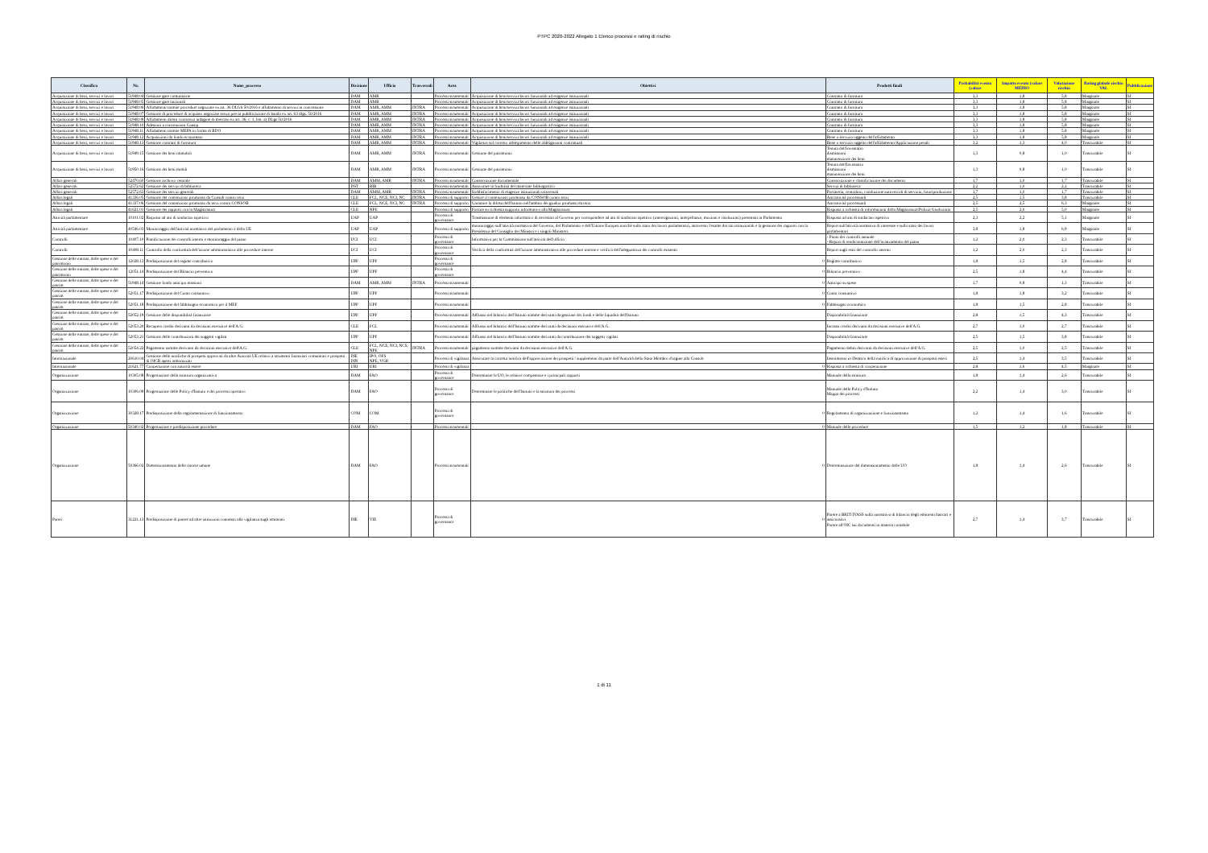PTPC 2020-2022 Allegato 1 Elenco processi e rating di rischio
| Classifica | Nr. | Nome_processo | Divisione | Ufficio | Trasversali | Area | Obiettivi | Prodotti finali | Probabilità evento (valore | Impatto evento (valore MEDIO | Valutazione rischio | Rating globale rischio VAL | Pubblicazione |
| --- | --- | --- | --- | --- | --- | --- | --- | --- | --- | --- | --- | --- | --- |
| Acquisizione di beni, servizi e lavori | 51948.04 | Gestione gare comunitarie | DAM | AMR | | Processi strumentali | Acquisizione di beni/servizi/lavori funzionali ad esigenze istituzionali | Contratto di fornitura | 3,3 | 1,8 | 5,8 | Marginale | SI |
| Acquisizione di beni, servizi e lavori | 51948.05 | Gestione gare nazionali | DAM | AMR | | Processi strumentali | Acquisizione di beni/servizi/lavori funzionali ad esigenze istituzionali | Contratto di fornitura | 3,3 | 1,8 | 5,8 | Marginale | SI |
| Acquisizione di beni, servizi e lavori | 51948.06 | Affidamenti tramite procedure negoziate ex art. 36 DLGS 50/2016 e affidamento di servizi in concessione | DAM | AMR, AMM | INTRA | Processi strumentali | Acquisizione di beni/servizi/lavori funzionali ad esigenze istituzionali | Contratto di fornitura | 3,3 | 1,8 | 5,8 | Marginale | SI |
| Acquisizione di beni, servizi e lavori | 51948.07 | Gestione di procedure di acquisto negoziate senza previa pubblicazione di bando ex art. 63 dlgs. 50/2016 | DAM | AMR, AMM | INTRA | Processi strumentali | Acquisizione di beni/servizi/lavori funzionali ad esigenze istituzionali | Contratto di fornitura | 3,3 | 1,8 | 5,8 | Marginale | SI |
| Acquisizione di beni, servizi e lavori | 51948.08 | Affidamenti diretti con/senza indagine di mercato ex art. 36, c. 1, lett. a) DLgs 50/2016 | DAM | AMR, AMM | INTRA | Processi strumentali | Acquisizione di beni/servizi/lavori funzionali ad esigenze istituzionali | Contratto di fornitura | 3,3 | 1,8 | 5,8 | Marginale | SI |
| Acquisizione di beni, servizi e lavori | 51948.10 | Adesioni a convenzioni Consip | DAM | AMR, AMM | INTRA | Processi strumentali | Acquisizione di beni/servizi/lavori funzionali ad esigenze istituzionali | Contratto di fornitura | 3,3 | 1,8 | 5,8 | Marginale | SI |
| Acquisizione di beni, servizi e lavori | 51948.11 | Affidamenti tramite MEPA in forma di RDO | DAM | AMR, AMM | INTRA | Processi strumentali | Acquisizione di beni/servizi/lavori funzionali ad esigenze istituzionali | Contratto di fornitura | 3,3 | 1,8 | 5,8 | Marginale | SI |
| Acquisizione di beni, servizi e lavori | 51948.12 | Acquisizioni da fondo economato | DAM | AMR, AMM | INTRA | Processi strumentali | Acquisizione di beni/servizi/lavori funzionali ad esigenze istituzionali | Bene o servizio oggetto dell'affidamento | 3,3 | 1,8 | 5,8 | Marginale | SI |
| Acquisizione di beni, servizi e lavori | 51948.13 | Gestione contratti di fornitura | DAM | AMR, AMM | INTRA | Processi strumentali | Vigilanza sul corretto adempimento delle obbligazioni contrattuali | Bene o servizio oggetto dell'affidamento/Applicazione penali | 3,2 | 1,3 | 4,0 | Trascurabile | SI |
| Acquisizione di beni, servizi e lavori | 51949.15 | Gestione dei beni immobili | DAM | AMR, AMM | INTRA | Processi strumentali | Gestione del patrimonio | Tenuta dell'inventario dismissioni manutenzione dei beni | 1,3 | 0,8 | 1,0 | Trascurabile | SI |
| Acquisizione di beni, servizi e lavori | 51950.16 | Gestione dei beni mobili | DAM | AMR, AMM | INTRA | Processi strumentali | Gestione del patrimonio | Tenuta dell'Inventario dismissioni manutenzione dei beni | 1,3 | 0,8 | 1,0 | Trascurabile | SI |
| Affari generali | 52470.60 | Gestione archivio centrale | DAM | AMM, AMR | INTRA | Processi strumentali | Conservazione documentale | Conservazione e classificazione dei documenti | 1,7 | 1,0 | 1,7 | Trascurabile | SI |
| Affari generali | 52572.62 | Gestione dei servizi di biblioteca | DST | BIB | | Processi strumentali | Assicurare la fruibilità del materiale bibliografico | Servizi di biblioteca | 2,2 | 1,0 | 2,2 | Trascurabile | SI |
| Affari generali | 52572.63 | Gestione dei servizi generali | DAM | AMM, AMR | INTRA | Processi strumentali | Soddisfacimento di esigenze istituzionali trasversali | Portineria, centralino, conduzione autoveicoli di servizio, fotoriproduzione | 1,7 | 1,0 | 1,7 | Trascurabile | SI |
| Affari legali | 41336.05 | Gestione del contenzioso promosso da Consob contro terzi | CLE | FCL, NCE, NCI, NC | INTRA | Processi di supporto | Gestire il contenzioso promosso da CONSOB contro terzi | Atti/attività processuali | 2,5 | 1,5 | 3,8 | Trascurabile | SI |
| Affari legali | 41337.06 | Gestione del contenzioso promosso da terzi contro CONSOB | CLE | FCL, NCE, NCI, NC | INTRA | Processi di supporto | Garantire la difesa dell'Istituto nell'ambito dei giudizi promossi da terzi | Atti/attività processuali | 2,5 | 2,5 | 6,3 | Marginale | SI |
| Affari legali | 41621.01 | Gestione dei rapporti con la Magistratura | CLE | NPE | | Processi di supporto | Fornire su richiesta supporto informativo alla Magistratura | Risposta a richiesta di informazioni della Magistratura/Polizia Giudiziaria | 2,5 | 2,0 | 5,0 | Marginale | SI |
| Attività parlamentare | 10101.02 | Risposta ad atti di sindacato ispettivo | UAP | UAP | | Processi di governance | Trasmissione di elementi informativi di necessari al Governo per corrispondere ad atti di sindacato ispettivo (interrogazioni, interpellanze, mozioni e risoluzioni) presentati in Parlamento | Risposta ad atti di sindacato ispettivo | 2,3 | 2,2 | 5,1 | Marginale | SI |
| Attività parlamentare | 40546.03 | Monitoraggio dell'attività normativa del parlamento e della UE | UAP | UAP | | Processi di supporto | monitoraggio sull'attività normativa del Governo, del Parlamento e dell'Unione Europea nonchè sullo stato dei lavori parlamentari, attraverso l'esame dei siti istituzionali e la gestione dei rapporti con la Presidenza del Consiglio dei Ministri e i singoli Ministeri. | Report sull'attività normativa di interesse e sullo stato dei lavori parlamentari | 3,8 | 1,8 | 6,9 | Marginale | SI |
| Controlli | 10407.10 | Pianificazione dei controlli interni e monitoraggio del piano | UCI | UCI | | Processi di governance | Informativa per la Commissione sull'attività dell'ufficio | - Piano dei controlli annuale - Report di rendicontazione dell'avanzamento del piano | 1,2 | 2,0 | 2,3 | Trascurabile | SI |
| Controlli | 10408.11 | Controllo della conformità dell'azione amministrativa alle procedure interne | UCI | UCI | | Processi di governance | Verifica della conformità dell'azione amministrativa alle procedure interne e verifica dell'adeguatezza dei controlli esistenti | Report sugli esiti del controllo interno | 1,2 | 2,0 | 2,3 | Trascurabile | SI |
| Gestione delle entrate, delle spese e del patrimonio | 12028.13 | Predisposizione del regime contributivo | UPF | UPF | | Processi di governance | 0 | Regime contributivo | 1,8 | 1,5 | 2,8 | Trascurabile | SI |
| Gestione delle entrate, delle spese e del patrimonio | 12051.14 | Predisposizione del Bilancio preventivo | UPF | UPF | | Processi di governance | 0 | Bilancio preventivo | 2,5 | 1,8 | 4,4 | Trascurabile | SI |
| Gestione delle entrate, delle spese e del patrim | 51948.14 | Gestione fondo anticipo missioni | DAM | AMR, AMM | INTRA | Processi strumentali | 0 | Anticipo su spese | 1,7 | 0,8 | 1,3 | Trascurabile | SI |
| Gestione delle entrate, delle spese e del patrim | 52051.17 | Predisposizione del Conto consuntivo | UPF | UPF | | Processi strumentali | 0 | Conto consuntivo | 1,8 | 1,8 | 3,2 | Trascurabile | SI |
| Gestione delle entrate, delle spese e del patrim | 52051.18 | Predisposizione del fabbisogno economico per il MEF | UPF | UPF | | Processi strumentali | 0 | Fabbisogno economico | 1,8 | 1,5 | 2,8 | Trascurabile | SI |
| Gestione delle entrate, delle spese e del patrim | 52052.19 | Gestione delle disponibilità finanziarie | UPF | UPF | | Processi strumentali | Afflusso nel bilancio dell'Istituto somme derivanti da gestione dei fondi e delle liquidità dell'Istituto | Disponibilità finanziarie | 2,8 | 1,5 | 4,3 | Trascurabile | SI |
| Gestione delle entrate, delle spese e del patrim | 52053.20 | Recupero crediti derivanti da decisioni esecutive dell'A.G. | CLE | FCL | | Processi strumentali | Afflusso nel bilancio dell'Istituto somme derivanti da decisioni esecutive dell'A.G. | Incasso crediti derivanti da decisioni esecutive dell'A.G. | 2,7 | 1,0 | 2,7 | Trascurabile | SI |
| Gestione delle entrate, delle spese e del patrim | 52053.21 | Gestione delle contribuzioni dei soggetti vigilati | UPF | UPF | | Processi strumentali | Afflusso nel bilancio dell'Istituto somme derivanti da contribuzione dei soggetti vigilati | Disponibilità finanziarie | 2,5 | 1,5 | 3,8 | Trascurabile | SI |
| Gestione delle entrate, delle spese e del patrim | 52054.22 | Pagamento somme derivanti da decisioni esecutive dell'A.G. | CLE | FCL, NCE, NCI, NCS, NPE | INTRA | Processi strumentali | pagamento somme derivanti da decisioni esecutive dell'A.G. | Pagamento debiti derivanti da decisioni esecutive dell'A.G. | 2,5 | 1,0 | 2,5 | Trascurabile | SI |
| Internazionale | 20610.04 | Gestione delle notifiche di prospetti approvati da altre Autorità UE relativi a strumenti finanziari comunitari e prospetti di OICR aperti armonizzati | DIE DIN | IPO, OFS NPE, VGR | | Processi di vigilanza | Assicurare la corretta notifica dell'approvazione dei prospetti / supplementi da parte dell'Autorità dello Stato Membro d'orgine alla Consob | Inserimento in Demaco della notifica di approvazione di prospetti esteri | 2,5 | 1,4 | 3,5 | Trascurabile | SI |
| Internazionale | 21621.77 | Cooperazione con autorità estere | URI | URI | | Processi di vigilanza | 0 | Risposta a richiesta di cooperazione | 2,8 | 1,6 | 4,5 | Marginale | SI |
| Organizzazione | 10305.08 | Progettazione della struttura organizzativa | DAM | FAO | | Processi di governance | Determinare le UO, le relative competenze e i prinicpali rapporti | Manuale della struttura | 1,8 | 1,4 | 2,6 | Trascurabile | SI |
| Organizzazione | 10306.09 | Progettazione delle Policy d'Istituto e dei processi operativi | DAM | FAO | | Processi di governance | Determinare le politiche dell'Istituto e la struttura dei processi | Manuale delle Policy d'Istituto Mappa dei processi | 2,2 | 1,4 | 3,0 | Trascurabile | SI |
| Organizzazione | 30328.17 | Predisposizione della regolamentazione di funzionamento | COM | COM | | Processi di governance | 0 | Regolamento di organizzazione e funzionamento | 1,2 | 1,4 | 1,6 | Trascurabile | SI |
| Organizzazione | 50340.02 | Progettazione e predisposizione procedure | DAM | FAO | | Processi strumentali | 0 | Manuale delle procedure | 1,5 | 1,2 | 1,8 | Trascurabile | SI |
| Organizzazione | 50366.02 | Dimensionamento delle risorse umane | DAM | FAO | | Processi strumentali | 0 | Determinazione del dimensionamento delle UO | 1,8 | 1,4 | 2,6 | Trascurabile | SI |
| Pareri | 31221.13 | Predisposizione di parere ad altre istituzioni connesso alla vigilanza sugli emittenti | DIE | VIE | | Processi di governance | 0 | Parere a BKIT/IVASS sulla normativa di bilancio degli emittenti bancari e assicurativi Parere all'OIC sui documenti in materia contabile | 2,7 | 1,4 | 3,7 | Trascurabile | SI |
1 di 11